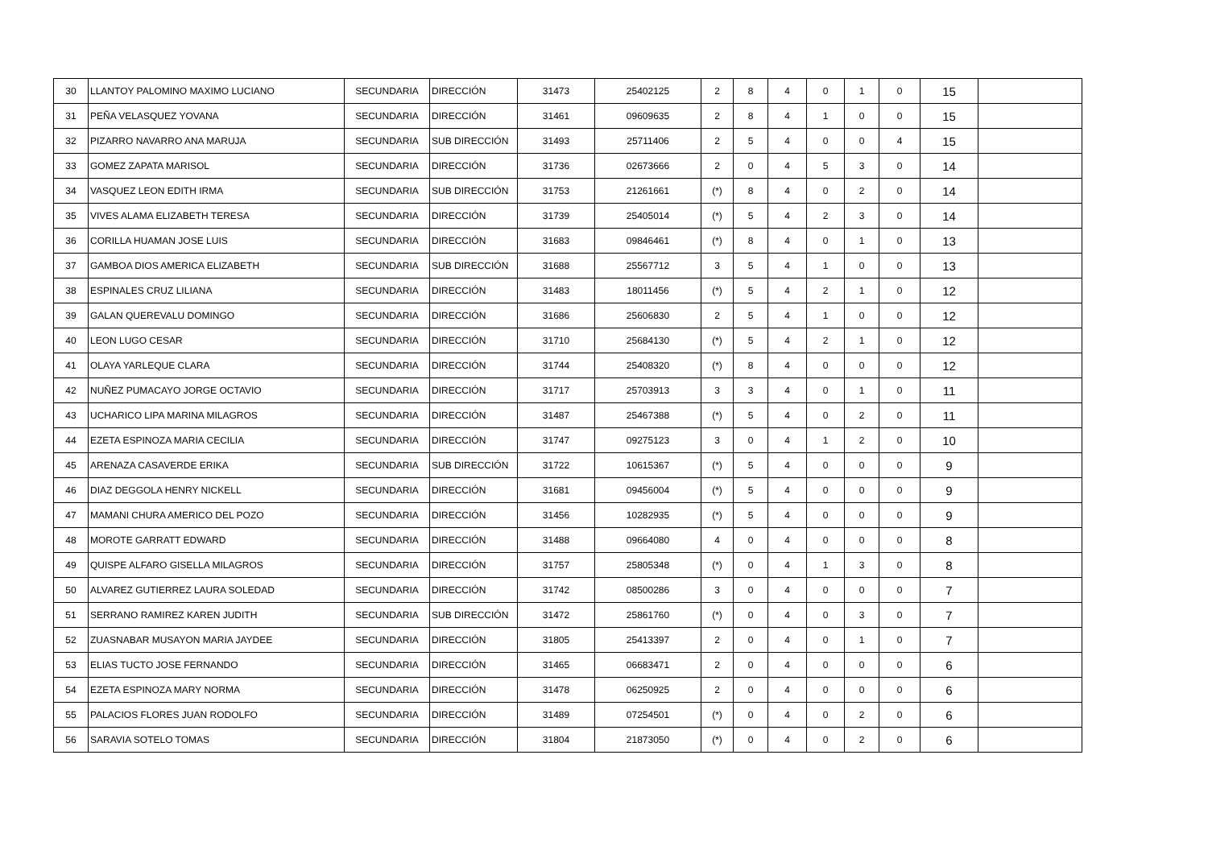| 30 | LLANTOY PALOMINO MAXIMO LUCIANO | SECUNDARIA | DIRECCIÓN | 31473 | 25402125 | 2 | 8 | 4 | 0 | 1 | 0 | 15 | |
| 31 | PEÑA VELASQUEZ YOVANA | SECUNDARIA | DIRECCIÓN | 31461 | 09609635 | 2 | 8 | 4 | 1 | 0 | 0 | 15 | |
| 32 | PIZARRO NAVARRO ANA MARUJA | SECUNDARIA | SUB DIRECCIÓN | 31493 | 25711406 | 2 | 5 | 4 | 0 | 0 | 4 | 15 | |
| 33 | GOMEZ ZAPATA MARISOL | SECUNDARIA | DIRECCIÓN | 31736 | 02673666 | 2 | 0 | 4 | 5 | 3 | 0 | 14 | |
| 34 | VASQUEZ LEON EDITH IRMA | SECUNDARIA | SUB DIRECCIÓN | 31753 | 21261661 | (*) | 8 | 4 | 0 | 2 | 0 | 14 | |
| 35 | VIVES ALAMA ELIZABETH TERESA | SECUNDARIA | DIRECCIÓN | 31739 | 25405014 | (*) | 5 | 4 | 2 | 3 | 0 | 14 | |
| 36 | CORILLA HUAMAN JOSE LUIS | SECUNDARIA | DIRECCIÓN | 31683 | 09846461 | (*) | 8 | 4 | 0 | 1 | 0 | 13 | |
| 37 | GAMBOA DIOS AMERICA ELIZABETH | SECUNDARIA | SUB DIRECCIÓN | 31688 | 25567712 | 3 | 5 | 4 | 1 | 0 | 0 | 13 | |
| 38 | ESPINALES CRUZ LILIANA | SECUNDARIA | DIRECCIÓN | 31483 | 18011456 | (*) | 5 | 4 | 2 | 1 | 0 | 12 | |
| 39 | GALAN QUEREVALU DOMINGO | SECUNDARIA | DIRECCIÓN | 31686 | 25606830 | 2 | 5 | 4 | 1 | 0 | 0 | 12 | |
| 40 | LEON LUGO CESAR | SECUNDARIA | DIRECCIÓN | 31710 | 25684130 | (*) | 5 | 4 | 2 | 1 | 0 | 12 | |
| 41 | OLAYA YARLEQUE CLARA | SECUNDARIA | DIRECCIÓN | 31744 | 25408320 | (*) | 8 | 4 | 0 | 0 | 0 | 12 | |
| 42 | NUÑEZ PUMACAYO JORGE OCTAVIO | SECUNDARIA | DIRECCIÓN | 31717 | 25703913 | 3 | 3 | 4 | 0 | 1 | 0 | 11 | |
| 43 | UCHARICO LIPA MARINA MILAGROS | SECUNDARIA | DIRECCIÓN | 31487 | 25467388 | (*) | 5 | 4 | 0 | 2 | 0 | 11 | |
| 44 | EZETA ESPINOZA MARIA CECILIA | SECUNDARIA | DIRECCIÓN | 31747 | 09275123 | 3 | 0 | 4 | 1 | 2 | 0 | 10 | |
| 45 | ARENAZA CASAVERDE ERIKA | SECUNDARIA | SUB DIRECCIÓN | 31722 | 10615367 | (*) | 5 | 4 | 0 | 0 | 0 | 9 | |
| 46 | DIAZ DEGGOLA HENRY NICKELL | SECUNDARIA | DIRECCIÓN | 31681 | 09456004 | (*) | 5 | 4 | 0 | 0 | 0 | 9 | |
| 47 | MAMANI CHURA AMERICO DEL POZO | SECUNDARIA | DIRECCIÓN | 31456 | 10282935 | (*) | 5 | 4 | 0 | 0 | 0 | 9 | |
| 48 | MOROTE GARRATT EDWARD | SECUNDARIA | DIRECCIÓN | 31488 | 09664080 | 4 | 0 | 4 | 0 | 0 | 0 | 8 | |
| 49 | QUISPE ALFARO GISELLA MILAGROS | SECUNDARIA | DIRECCIÓN | 31757 | 25805348 | (*) | 0 | 4 | 1 | 3 | 0 | 8 | |
| 50 | ALVAREZ GUTIERREZ LAURA SOLEDAD | SECUNDARIA | DIRECCIÓN | 31742 | 08500286 | 3 | 0 | 4 | 0 | 0 | 0 | 7 | |
| 51 | SERRANO RAMIREZ KAREN JUDITH | SECUNDARIA | SUB DIRECCIÓN | 31472 | 25861760 | (*) | 0 | 4 | 0 | 3 | 0 | 7 | |
| 52 | ZUASNABAR MUSAYON MARIA JAYDEE | SECUNDARIA | DIRECCIÓN | 31805 | 25413397 | 2 | 0 | 4 | 0 | 1 | 0 | 7 | |
| 53 | ELIAS TUCTO JOSE FERNANDO | SECUNDARIA | DIRECCIÓN | 31465 | 06683471 | 2 | 0 | 4 | 0 | 0 | 0 | 6 | |
| 54 | EZETA ESPINOZA MARY NORMA | SECUNDARIA | DIRECCIÓN | 31478 | 06250925 | 2 | 0 | 4 | 0 | 0 | 0 | 6 | |
| 55 | PALACIOS FLORES JUAN RODOLFO | SECUNDARIA | DIRECCIÓN | 31489 | 07254501 | (*) | 0 | 4 | 0 | 2 | 0 | 6 | |
| 56 | SARAVIA SOTELO TOMAS | SECUNDARIA | DIRECCIÓN | 31804 | 21873050 | (*) | 0 | 4 | 0 | 2 | 0 | 6 | |